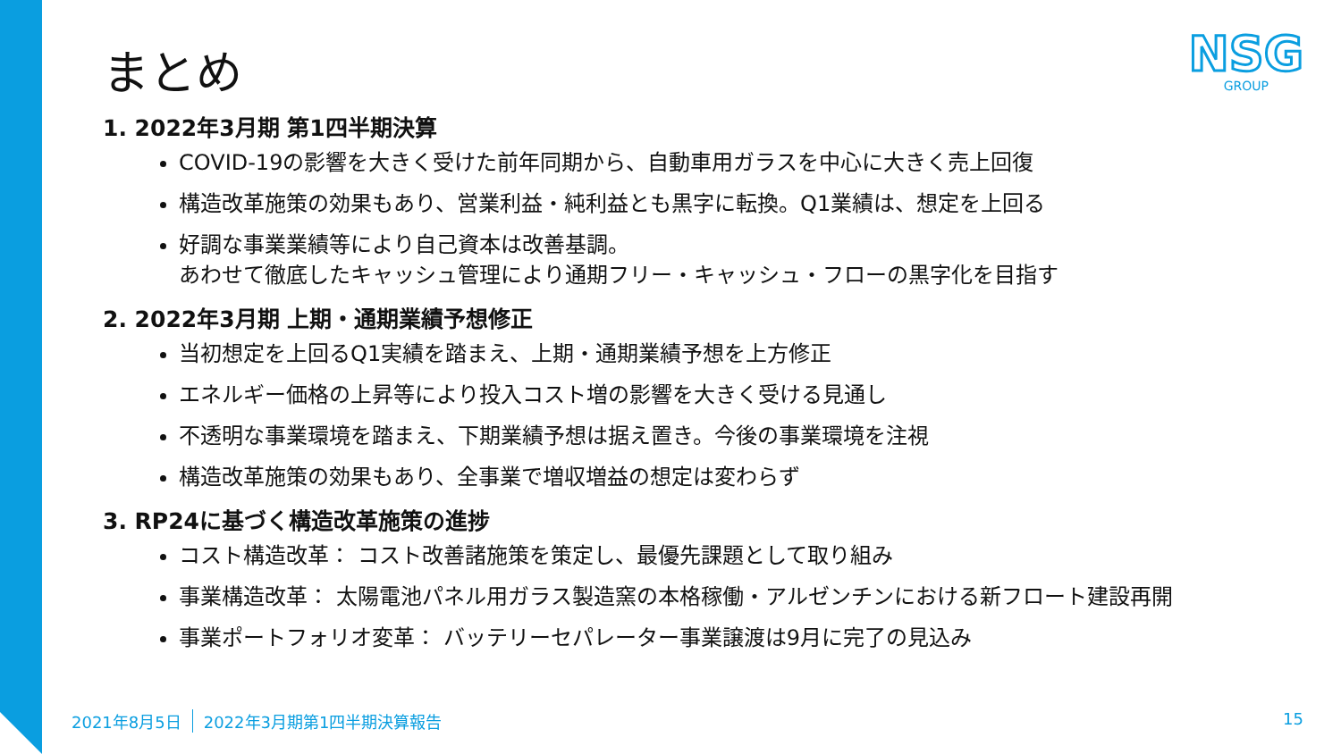NSG
GROUP
まとめ
1. 2022年3月期 第1四半期決算
COVID-19の影響を大きく受けた前年同期から、自動車用ガラスを中心に大きく売上回復
構造改革施策の効果もあり、営業利益・純利益とも黒字に転換。Q1業績は、想定を上回る
好調な事業業績等により自己資本は改善基調。
あわせて徹底したキャッシュ管理により通期フリー・キャッシュ・フローの黒字化を目指す
2. 2022年3月期 上期・通期業績予想修正
当初想定を上回るQ1実績を踏まえ、上期・通期業績予想を上方修正
エネルギー価格の上昇等により投入コスト増の影響を大きく受ける見通し
不透明な事業環境を踏まえ、下期業績予想は据え置き。今後の事業環境を注視
構造改革施策の効果もあり、全事業で増収増益の想定は変わらず
3. RP24に基づく構造改革施策の進捗
コスト構造改革： コスト改善諸施策を策定し、最優先課題として取り組み
事業構造改革： 太陽電池パネル用ガラス製造窯の本格稼働・アルゼンチンにおける新フロート建設再開
事業ポートフォリオ変革： バッテリーセパレーター事業譲渡は9月に完了の見込み
2021年8月5日 2022年3月期第1四半期決算報告 15